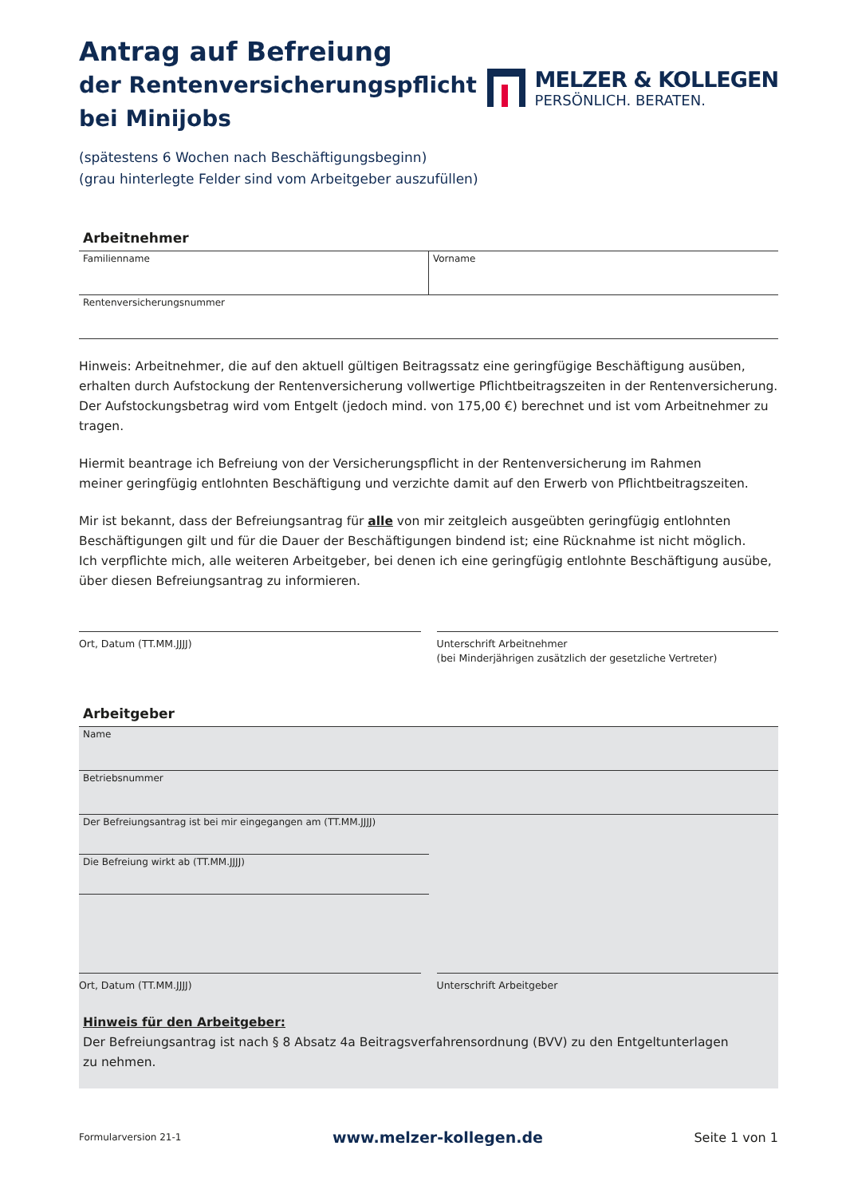Antrag auf Befreiung
der Rentenversicherungspflicht
bei Minijobs
MELZER & KOLLEGEN
PERSÖNLICH. BERATEN.
(spätestens 6 Wochen nach Beschäftigungsbeginn)
(grau hinterlegte Felder sind vom Arbeitgeber auszufüllen)
Arbeitnehmer
Familienname Vorname
Rentenversicherungsnummer
Hinweis: Arbeitnehmer, die auf den aktuell gültigen Beitragssatz eine geringfügige Beschäftigung ausüben, erhalten durch Aufstockung der Rentenversicherung vollwertige Pflichtbeitragszeiten in der Rentenversicherung.
Der Aufstockungsbetrag wird vom Entgelt (jedoch mind. von 175,00 €) berechnet und ist vom Arbeitnehmer zu tragen.
Hiermit beantrage ich Befreiung von der Versicherungspflicht in der Rentenversicherung im Rahmen
meiner geringfügig entlohnten Beschäftigung und verzichte damit auf den Erwerb von Pflichtbeitragszeiten.
Mir ist bekannt, dass der Befreiungsantrag für alle von mir zeitgleich ausgeübten geringfügig entlohnten Beschäftigungen gilt und für die Dauer der Beschäftigungen bindend ist; eine Rücknahme ist nicht möglich.
Ich verpflichte mich, alle weiteren Arbeitgeber, bei denen ich eine geringfügig entlohnte Beschäftigung ausübe, über diesen Befreiungsantrag zu informieren.
Ort, Datum (TT.MM.JJJJ) Unterschrift Arbeitnehmer
(bei Minderjährigen zusätzlich der gesetzliche Vertreter)
Arbeitgeber
Name
Betriebsnummer
Der Befreiungsantrag ist bei mir eingegangen am (TT.MM.JJJJ)
Die Befreiung wirkt ab (TT.MM.JJJJ)
Ort, Datum (TT.MM.JJJJ) Unterschrift Arbeitgeber
Hinweis für den Arbeitgeber:
Der Befreiungsantrag ist nach § 8 Absatz 4a Beitragsverfahrensordnung (BVV) zu den Entgeltunterlagen
zu nehmen.
Formularversion 21-1 www.melzer-kollegen.de Seite 1 von 1